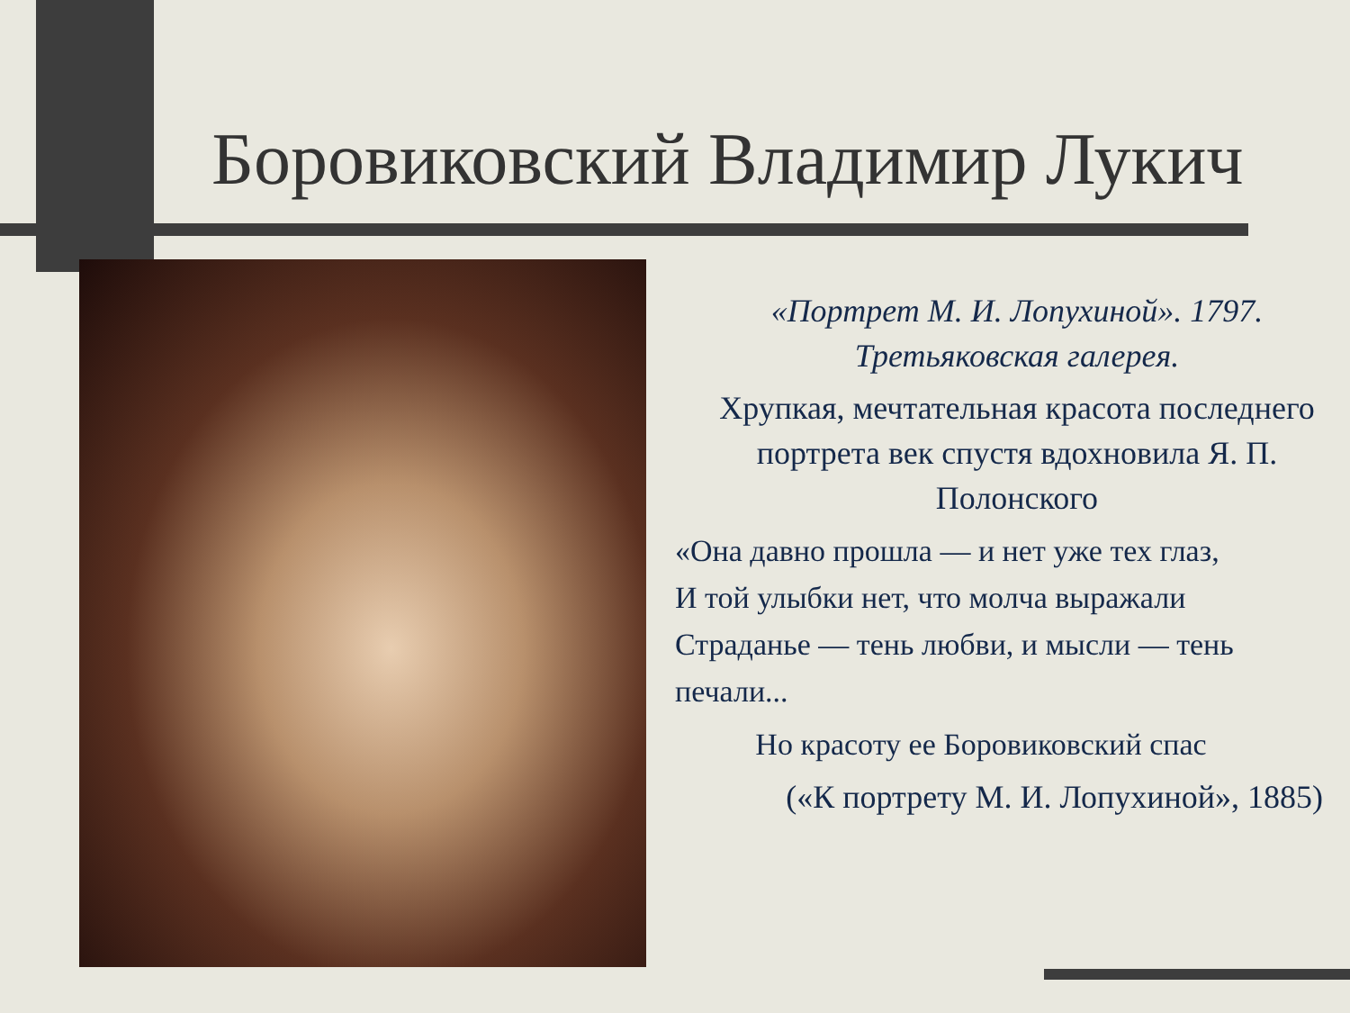Боровиковский Владимир Лукич
«Портрет М. И. Лопухиной». 1797.
Третьяковская галерея.
Хрупкая, мечтательная красота последнего портрета век спустя вдохновила Я. П. Полонского
«Она давно прошла — и нет уже тех глаз,
И той улыбки нет, что молча выражали
Страданье — тень любви, и мысли — тень печали...
Но красоту ее Боровиковский спас
(«К портрету М. И. Лопухиной», 1885)